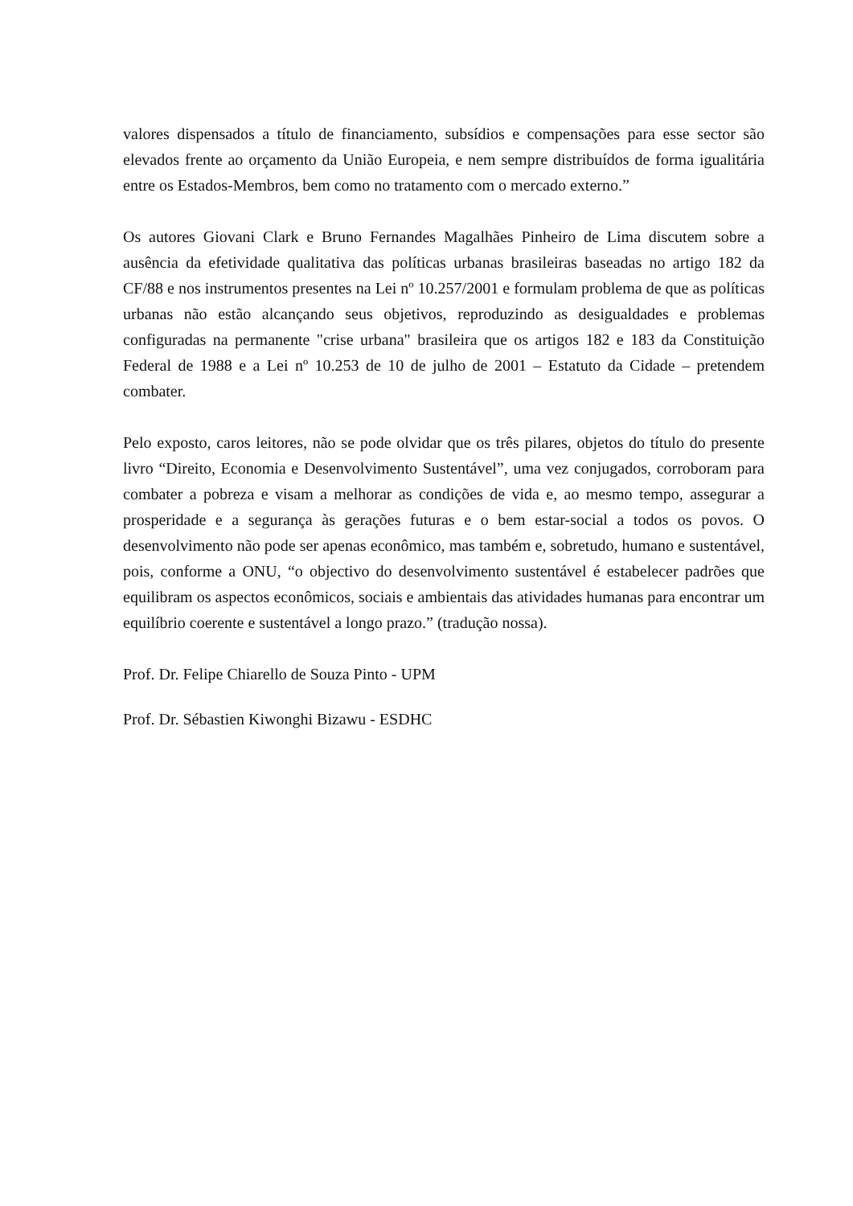valores dispensados a título de financiamento, subsídios e compensações para esse sector são elevados frente ao orçamento da União Europeia, e nem sempre distribuídos de forma igualitária entre os Estados-Membros, bem como no tratamento com o mercado externo.”
Os autores Giovani Clark e Bruno Fernandes Magalhães Pinheiro de Lima discutem sobre a ausência da efetividade qualitativa das políticas urbanas brasileiras baseadas no artigo 182 da CF/88 e nos instrumentos presentes na Lei nº 10.257/2001 e formulam problema de que as políticas urbanas não estão alcançando seus objetivos, reproduzindo as desigualdades e problemas configuradas na permanente "crise urbana" brasileira que os artigos 182 e 183 da Constituição Federal de 1988 e a Lei nº 10.253 de 10 de julho de 2001 – Estatuto da Cidade – pretendem combater.
Pelo exposto, caros leitores, não se pode olvidar que os três pilares, objetos do título do presente livro “Direito, Economia e Desenvolvimento Sustentável”, uma vez conjugados, corroboram para combater a pobreza e visam a melhorar as condições de vida e, ao mesmo tempo, assegurar a prosperidade e a segurança às gerações futuras e o bem estar-social a todos os povos. O desenvolvimento não pode ser apenas econômico, mas também e, sobretudo, humano e sustentável, pois, conforme a ONU, “o objectivo do desenvolvimento sustentável é estabelecer padrões que equilibram os aspectos econômicos, sociais e ambientais das atividades humanas para encontrar um equilíbrio coerente e sustentável a longo prazo.” (tradução nossa).
Prof. Dr. Felipe Chiarello de Souza Pinto - UPM
Prof. Dr. Sébastien Kiwonghi Bizawu - ESDHC